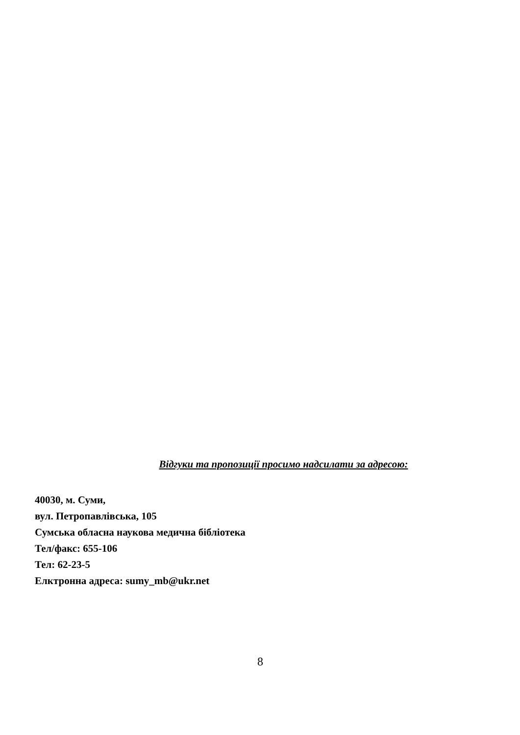Відгуки та пропозиції просимо надсилати за адресою:
40030, м. Суми,
вул. Петропавлівська, 105
Сумська обласна наукова медична бібліотека
Тел/факс: 655-106
Тел: 62-23-5
Елктронна адреса: sumy_mb@ukr.net
8